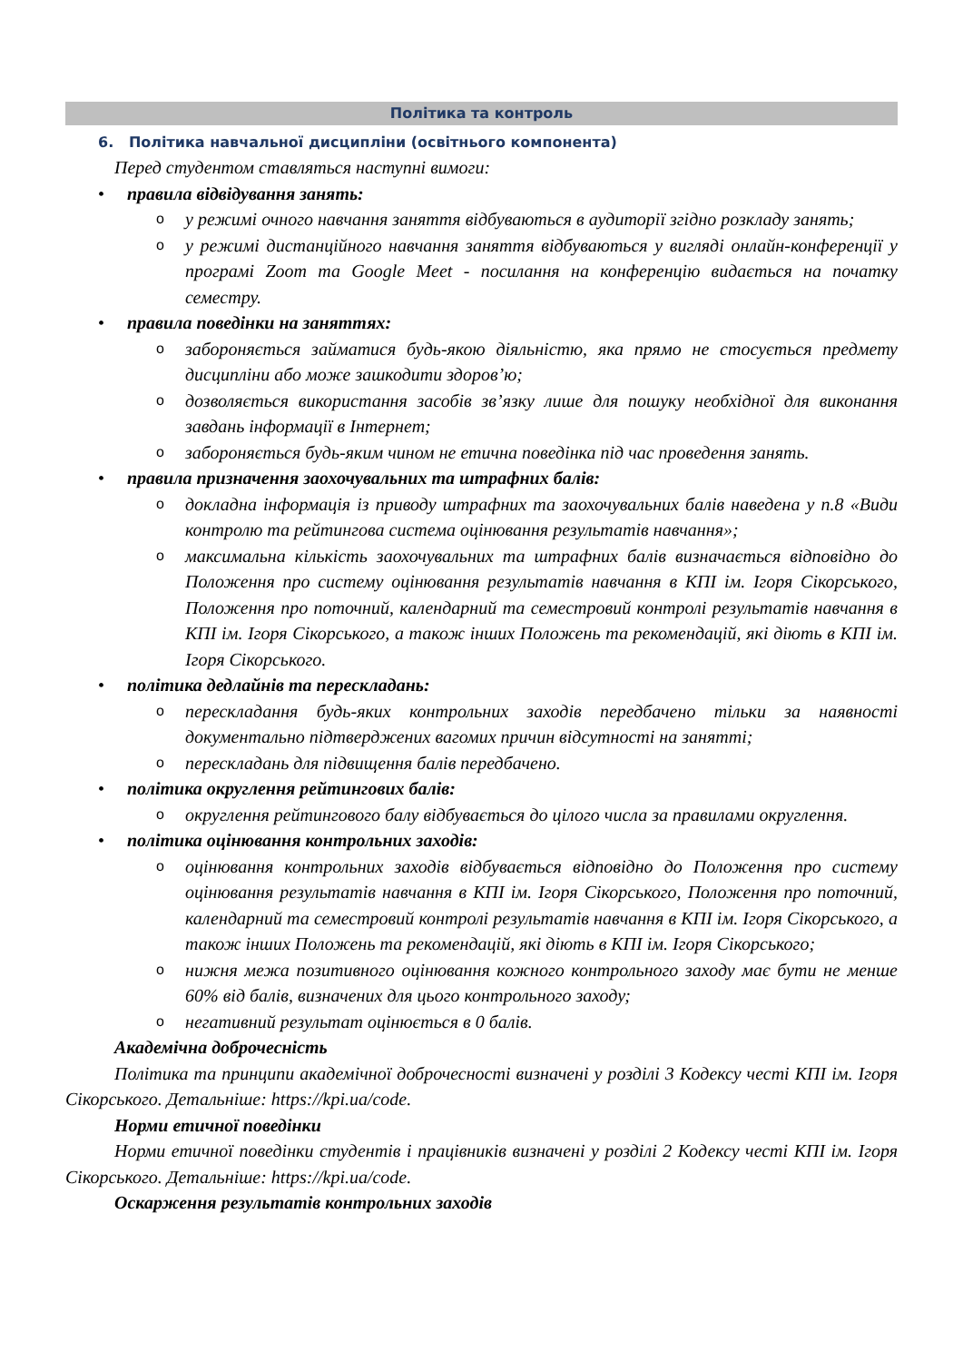Політика та контроль
6. Політика навчальної дисципліни (освітнього компонента)
Перед студентом ставляться наступні вимоги:
• правила відвідування занять:
o
у режимі очного навчання заняття відбуваються в аудиторії згідно розкладу занять;
o
у режимі дистанційного навчання заняття відбуваються у вигляді онлайн-конференції у програмі Zoom та Google Meet - посилання на конференцію видається на початку семестру.
• правила поведінки на заняттях:
o
забороняється займатися будь-якою діяльністю, яка прямо не стосується предмету дисципліни або може зашкодити здоров’ю;
o
дозволяється використання засобів зв’язку лише для пошуку необхідної для виконання завдань інформації в Інтернет;
o
забороняється будь-яким чином не етична поведінка під час проведення занять.
• правила призначення заохочувальних та штрафних балів:
o
докладна інформація із приводу штрафних та заохочувальних балів наведена у п.8 «Види контролю та рейтингова система оцінювання результатів навчання»;
o
максимальна кількість заохочувальних та штрафних балів визначається відповідно до Положення про систему оцінювання результатів навчання в КПІ ім. Ігоря Сікорського, Положення про поточний, календарний та семестровий контролі результатів навчання в КПІ ім. Ігоря Сікорського, а також інших Положень та рекомендацій, які діють в КПІ ім. Ігоря Сікорського.
• політика дедлайнів та перескладань:
o
перескладання будь-яких контрольних заходів передбачено тільки за наявності документально підтверджених вагомих причин відсутності на занятті;
o
перескладань для підвищення балів передбачено.
• політика округлення рейтингових балів:
o
округлення рейтингового балу відбувається до цілого числа за правилами округлення.
• політика оцінювання контрольних заходів:
o
оцінювання контрольних заходів відбувається відповідно до Положення про систему оцінювання результатів навчання в КПІ ім. Ігоря Сікорського, Положення про поточний, календарний та семестровий контролі результатів навчання в КПІ ім. Ігоря Сікорського, а також інших Положень та рекомендацій, які діють в КПІ ім. Ігоря Сікорського;
o
нижня межа позитивного оцінювання кожного контрольного заходу має бути не менше 60% від балів, визначених для цього контрольного заходу;
o
негативний результат оцінюється в 0 балів.
Академічна доброчесність
Політика та принципи академічної доброчесності визначені у розділі 3 Кодексу честі КПІ ім. Ігоря Сікорського. Детальніше: https://kpi.ua/code.
Норми етичної поведінки
Норми етичної поведінки студентів і працівників визначені у розділі 2 Кодексу честі КПІ ім. Ігоря Сікорського. Детальніше: https://kpi.ua/code.
Оскарження результатів контрольних заходів